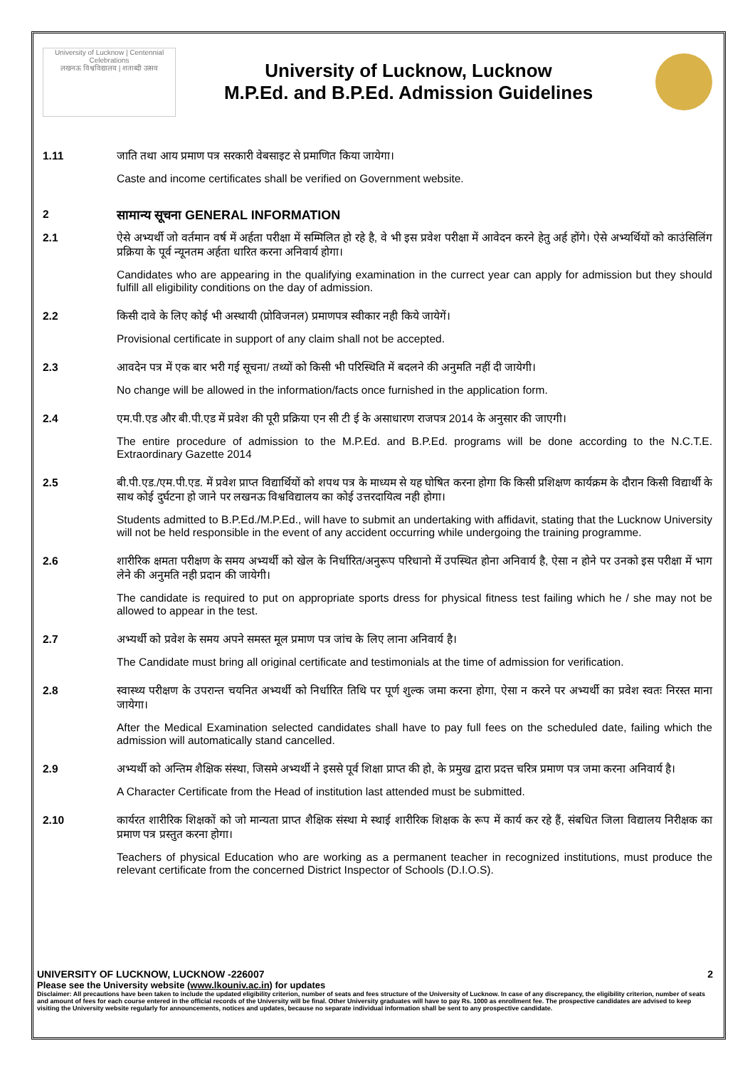University of Lucknow | Centennial Celebrations
लखनऊ विश्वविद्यालय | शताब्दी उत्सव
University of Lucknow, Lucknow
M.P.Ed. and B.P.Ed. Admission Guidelines
1.11 जाति तथा आय प्रमाण पत्र सरकारी वेबसाइट से प्रमाणित किया जायेगा।
Caste and income certificates shall be verified on Government website.
2
सामान्य सूचना GENERAL INFORMATION
2.1 ऐसे अभ्यर्थी जो वर्तमान वर्ष में अर्हता परीक्षा में सम्मिलित हो रहे है, वे भी इस प्रवेश परीक्षा में आवेदन करने हेतु अर्ह होंगे। ऐसे अभ्यर्थियों को काउंसिलिंग प्रक्रिया के पूर्व न्यूनतम अर्हता धारित करना अनिवार्य होगा।
Candidates who are appearing in the qualifying examination in the currect year can apply for admission but they should fulfill all eligibility conditions on the day of admission.
2.2 किसी दावे के लिए कोई भी अस्थायी (प्रोविजनल) प्रमाणपत्र स्वीकार नही किये जायेगें।
Provisional certificate in support of any claim shall not be accepted.
2.3 आवदेन पत्र में एक बार भरी गई सूचना/ तथ्यों को किसी भी परिस्थिति में बदलने की अनुमति नहीं दी जायेगी।
No change will be allowed in the information/facts once furnished in the application form.
2.4 एम.पी.एड और बी.पी.एड में प्रवेश की पूरी प्रक्रिया एन सी टी ई के असाधारण राजपत्र 2014 के अनुसार की जाएगी।
The entire procedure of admission to the M.P.Ed. and B.P.Ed. programs will be done according to the N.C.T.E. Extraordinary Gazette 2014
2.5 बी.पी.एड./एम.पी.एड. में प्रवेश प्राप्त विद्यार्थियों को शपथ पत्र के माध्यम से यह घोषित करना होगा कि किसी प्रशिक्षण कार्यक्रम के दौरान किसी विद्यार्थी के साथ कोई दुर्घटना हो जाने पर लखनऊ विश्वविद्यालय का कोई उत्तरदायित्व नही होगा।
Students admitted to B.P.Ed./M.P.Ed., will have to submit an undertaking with affidavit, stating that the Lucknow University will not be held responsible in the event of any accident occurring while undergoing the training programme.
2.6 शारीरिक क्षमता परीक्षण के समय अभ्यर्थी को खेल के निर्धारित/अनुरूप परिधानो में उपस्थित होना अनिवार्य है, ऐसा न होने पर उनको इस परीक्षा में भाग लेने की अनुमति नही प्रदान की जायेगी।
The candidate is required to put on appropriate sports dress for physical fitness test failing which he / she may not be allowed to appear in the test.
2.7 अभ्यर्थी को प्रवेश के समय अपने समस्त मूल प्रमाण पत्र जांच के लिए लाना अनिवार्य है।
The Candidate must bring all original certificate and testimonials at the time of admission for verification.
2.8 स्वास्थ्य परीक्षण के उपरान्त चयनित अभ्यर्थी को निर्धारित तिथि पर पूर्ण शुल्क जमा करना होगा, ऐसा न करने पर अभ्यर्थी का प्रवेश स्वतः निरस्त माना जायेगा।
After the Medical Examination selected candidates shall have to pay full fees on the scheduled date, failing which the admission will automatically stand cancelled.
2.9 अभ्यर्थी को अन्तिम शैक्षिक संस्था, जिसमे अभ्यर्थी ने इससे पूर्व शिक्षा प्राप्त की हो, के प्रमुख द्वारा प्रदत्त चरित्र प्रमाण पत्र जमा करना अनिवार्य है।
A Character Certificate from the Head of institution last attended must be submitted.
2.10 कार्यरत शारीरिक शिक्षकों को जो मान्यता प्राप्त शैक्षिक संस्था मे स्थाई शारीरिक शिक्षक के रूप में कार्य कर रहे हैं, संबधित जिला विद्यालय निरीक्षक का प्रमाण पत्र प्रस्तुत करना होगा।
Teachers of physical Education who are working as a permanent teacher in recognized institutions, must produce the relevant certificate from the concerned District Inspector of Schools (D.I.O.S).
UNIVERSITY OF LUCKNOW, LUCKNOW -226007 2
Please see the University website (www.lkouniv.ac.in) for updates
Disclaimer: All precautions have been taken to include the updated eligibility criterion, number of seats and fees structure of the University of Lucknow. In case of any discrepancy, the eligibility criterion, number of seats and amount of fees for each course entered in the official records of the University will be final. Other University graduates will have to pay Rs. 1000 as enrollment fee. The prospective candidates are advised to keep visiting the University website regularly for announcements, notices and updates, because no separate individual information shall be sent to any prospective candidate.